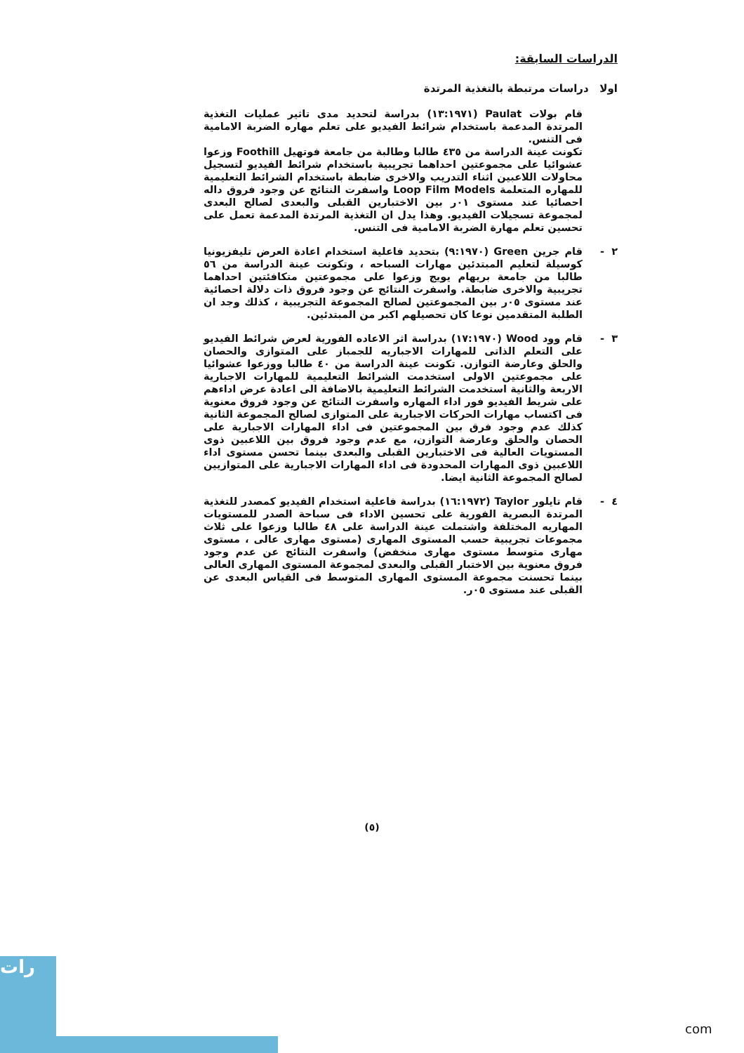الدراسات السابقة:
اولا دراسات مرتبطة بالتغذية المرتدة
قام بولات Paulat (١٣:١٩٧١) بدراسة لتحديد مدى تاثير عمليات التغذية المرتدة المدعمة باستخدام شرائط الفيديو على تعلم مهاره الضربة الامامية فى التنس.
تكونت عينة الدراسة من ٤٣٥ طالبا وطالبة من جامعة فوتهيل Foothill وزعوا عشوائيا على مجموعتين احداهما تجريبية باستخدام شرائط الفيديو لتسجيل محاولات اللاعبين اثناء التدريب والاخرى ضابطة باستخدام الشرائط التعليمية للمهاره المتعلمة Loop Film Models واسفرت النتائج عن وجود فروق داله احصائيا عند مستوى ٠١ر بين الاختبارين القبلى والبعدى لصالح البعدى لمجموعة تسجيلات الفيديو. وهذا يدل ان التغذية المرتدة المدعمة تعمل على تحسين تعلم مهارة الضربة الامامية فى التنس.
٢ - قام جرين Green (٩:١٩٧٠) بتحديد فاعلية استخدام اعادة العرض تليفزيونيا كوسيلة لتعليم المبتدئين مهارات السباحه ، وتكونت عينة الدراسة من ٥٦ طالبا من جامعة بريهام يويج وزعوا على مجموعتين متكافئتين احداهما تجريبية والاخرى ضابطة. واسفرت النتائج عن وجود فروق ذات دلالة احصائية عند مستوى ٠٥ر بين المجموعتين لصالح المجموعة التجريبية ، كذلك وجد ان الطلبة المتقدمين نوعا كان تحصيلهم اكبر من المبتدئين.
٣ - قام وود Wood (١٧:١٩٧٠) بدراسة اثر الاعاده الفورية لعرض شرائط الفيديو على التعلم الذاتى للمهارات الاجباريه للجمباز على المتوازى والحصان والحلق وعارضة التوازن. تكونت عينة الدراسة من ٤٠ طالبا ووزعوا عشوائيا على مجموعتين الاولى استخدمت الشرائط التعليمية للمهارات الاجبارية الاربعة والثانية استخدمت الشرائط التعليمية بالاضافة الى اعادة عرض اداءهم على شريط الفيديو فور اداء المهاره واسفرت النتائج عن وجود فروق معنوية فى اكتساب مهارات الحركات الاجبارية على المتوازى لصالح المجموعة الثانية كذلك عدم وجود فرق بين المجموعتين فى اداء المهارات الاجبارية على الحصان والحلق وعارضة التوازن، مع عدم وجود فروق بين اللاعبين ذوى المستويات العالية فى الاختبارين القبلى والبعدى بينما تحسن مستوى اداء اللاعبين ذوى المهارات المحدودة فى اداء المهارات الاجبارية على المتوازيين لصالح المجموعة الثانية ايضا.
٤ - قام تايلور Taylor (١٦:١٩٧٢) بدراسة فاعلية استخدام الفيديو كمصدر للتغذية المرتدة البصرية الفورية على تحسين الاداء فى سباحة الصدر للمستويات المهاريه المختلفة واشتملت عينة الدراسة على ٤٨ طالبا وزعوا على ثلاث مجموعات تجريبية حسب المستوى المهارى (مستوى مهارى عالى ، مستوى مهارى متوسط مستوى مهارى منخفض) واسفرت النتائج عن عدم وجود فروق معنوية بين الاختبار القبلى والبعدى لمجموعة المستوى المهارى العالى بينما تحسنت مجموعة المستوى المهارى المتوسط فى القياس البعدى عن القبلى عند مستوى ٠٥ر.
(٥)
رات
com